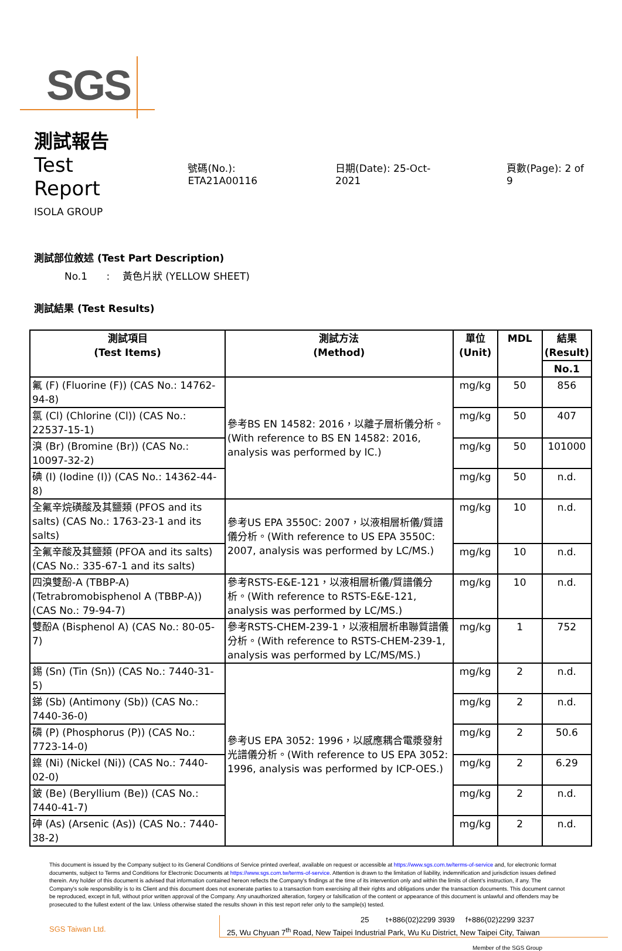SGS
測試報告
Test Report 號碼(No.): ETA21A00116 日期(Date): 25-Oct-2021 頁數(Page): 2 of 9
ISOLA GROUP
測試部位敘述 (Test Part Description)
No.1 : 黃色片狀 (YELLOW SHEET)
測試結果 (Test Results)
| 測試項目 (Test Items) | 測試方法 (Method) | 單位 (Unit) | MDL | 結果 (Result) |
| --- | --- | --- | --- | --- |
| | | | | No.1 |
| 氟 (F) (Fluorine (F)) (CAS No.: 14762-94-8) | 參考BS EN 14582: 2016，以離子層析儀分析。(With reference to BS EN 14582: 2016, analysis was performed by IC.) | mg/kg | 50 | 856 |
| 氯 (Cl) (Chlorine (Cl)) (CAS No.: 22537-15-1) | | mg/kg | 50 | 407 |
| 溴 (Br) (Bromine (Br)) (CAS No.: 10097-32-2) | | mg/kg | 50 | 101000 |
| 碘 (I) (Iodine (I)) (CAS No.: 14362-44-8) | | mg/kg | 50 | n.d. |
| 全氟辛烷磺酸及其鹽類 (PFOS and its salts) (CAS No.: 1763-23-1 and its salts) | 參考US EPA 3550C: 2007，以液相層析儀/質譜儀分析。(With reference to US EPA 3550C: 2007, analysis was performed by LC/MS.) | mg/kg | 10 | n.d. |
| 全氟辛酸及其鹽類 (PFOA and its salts) (CAS No.: 335-67-1 and its salts) | | mg/kg | 10 | n.d. |
| 四溴雙酚-A (TBBP-A) (Tetrabromobisphenol A (TBBP-A)) (CAS No.: 79-94-7) | 參考RSTS-E&E-121，以液相層析儀/質譜儀分析。(With reference to RSTS-E&E-121, analysis was performed by LC/MS.) | mg/kg | 10 | n.d. |
| 雙酚A (Bisphenol A) (CAS No.: 80-05-7) | 參考RSTS-CHEM-239-1，以液相層析串聯質譜儀分析。(With reference to RSTS-CHEM-239-1, analysis was performed by LC/MS/MS.) | mg/kg | 1 | 752 |
| 錫 (Sn) (Tin (Sn)) (CAS No.: 7440-31-5) | 參考US EPA 3052: 1996，以感應耦合電漿發射光譜儀分析。(With reference to US EPA 3052: 1996, analysis was performed by ICP-OES.) | mg/kg | 2 | n.d. |
| 銻 (Sb) (Antimony (Sb)) (CAS No.: 7440-36-0) | | mg/kg | 2 | n.d. |
| 磷 (P) (Phosphorus (P)) (CAS No.: 7723-14-0) | | mg/kg | 2 | 50.6 |
| 鎳 (Ni) (Nickel (Ni)) (CAS No.: 7440-02-0) | | mg/kg | 2 | 6.29 |
| 鈹 (Be) (Beryllium (Be)) (CAS No.: 7440-41-7) | | mg/kg | 2 | n.d. |
| 砷 (As) (Arsenic (As)) (CAS No.: 7440-38-2) | | mg/kg | 2 | n.d. |
This document is issued by the Company subject to its General Conditions of Service printed overleaf, available on request or accessible at https://www.sgs.com.tw/terms-of-service and, for electronic format documents, subject to Terms and Conditions for Electronic Documents at https://www.sgs.com.tw/terms-of-service. Attention is drawn to the limitation of liability, indemnification and jurisdiction issues defined therein. Any holder of this document is advised that information contained hereon reflects the Company's findings at the time of its intervention only and within the limits of client's instruction, if any. The Company's sole responsibility is to its Client and this document does not exonerate parties to a transaction from exercising all their rights and obligations under the transaction documents. This document cannot be reproduced, except in full, without prior written approval of the Company. Any unauthorized alteration, forgery or falsification of the content or appearance of this document is unlawful and offenders may be prosecuted to the fullest extent of the law. Unless otherwise stated the results shown in this test report refer only to the sample(s) tested.
SGS Taiwan Ltd.
25 t+886(02)2299 3939 f+886(02)2299 3237
25, Wu Chyuan 7<sup>th</sup> Road, New Taipei Industrial Park, Wu Ku District, New Taipei City, Taiwan
Member of the SGS Group